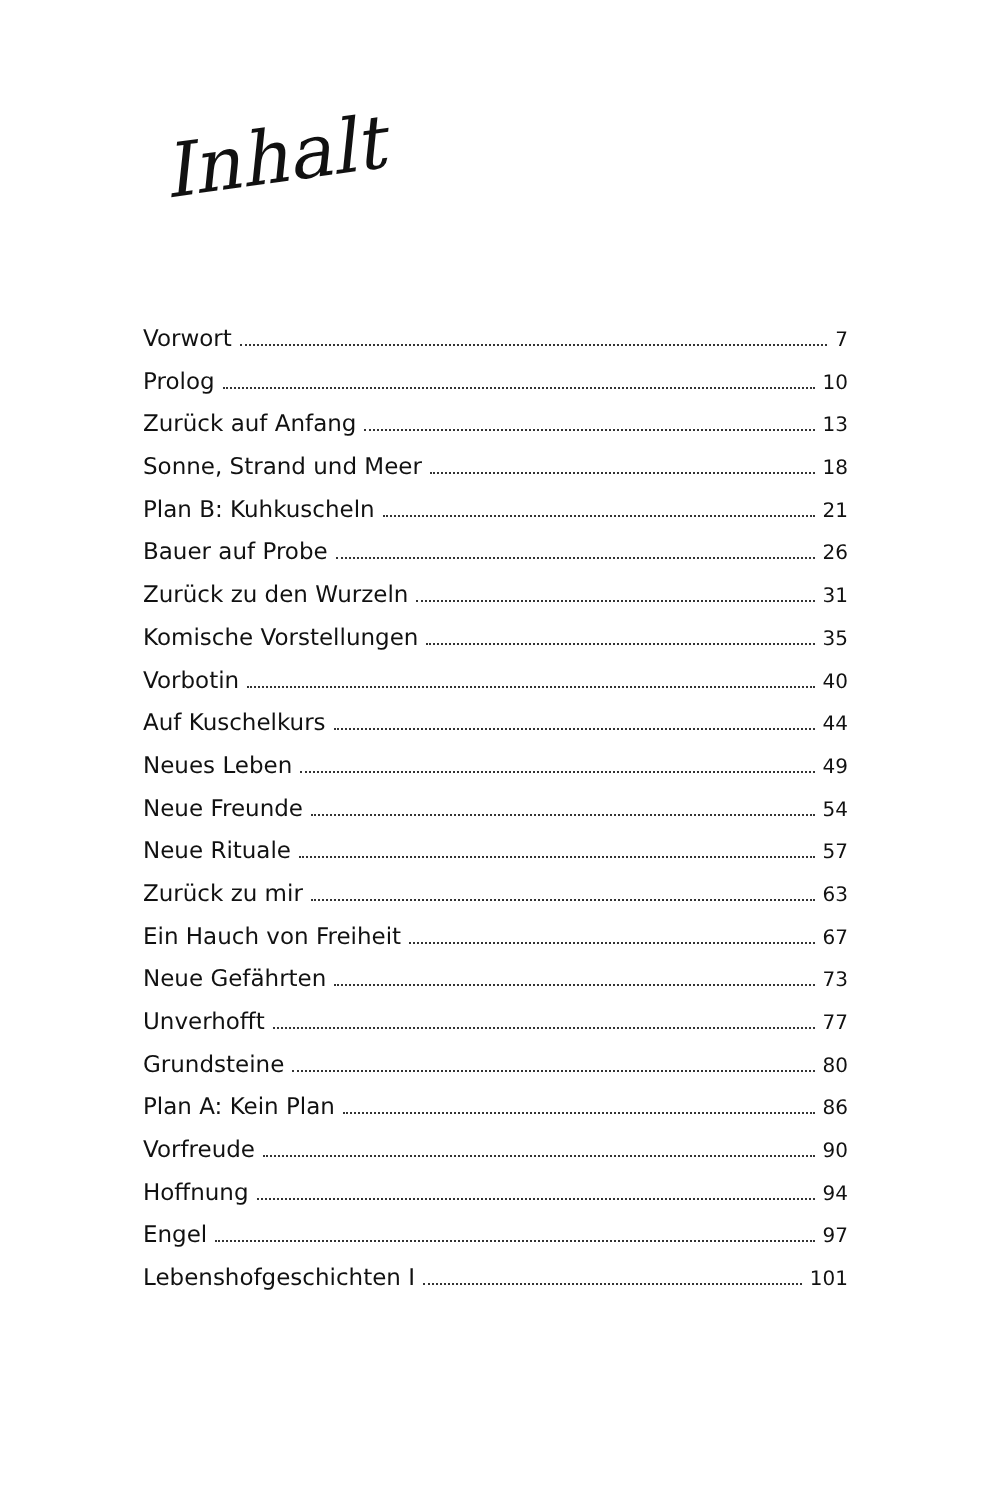Inhalt
Vorwort 7
Prolog 10
Zurück auf Anfang 13
Sonne, Strand und Meer 18
Plan B: Kuhkuscheln 21
Bauer auf Probe 26
Zurück zu den Wurzeln 31
Komische Vorstellungen 35
Vorbotin 40
Auf Kuschelkurs 44
Neues Leben 49
Neue Freunde 54
Neue Rituale 57
Zurück zu mir 63
Ein Hauch von Freiheit 67
Neue Gefährten 73
Unverhofft 77
Grundsteine 80
Plan A: Kein Plan 86
Vorfreude 90
Hoffnung 94
Engel 97
Lebenshofgeschichten I 101